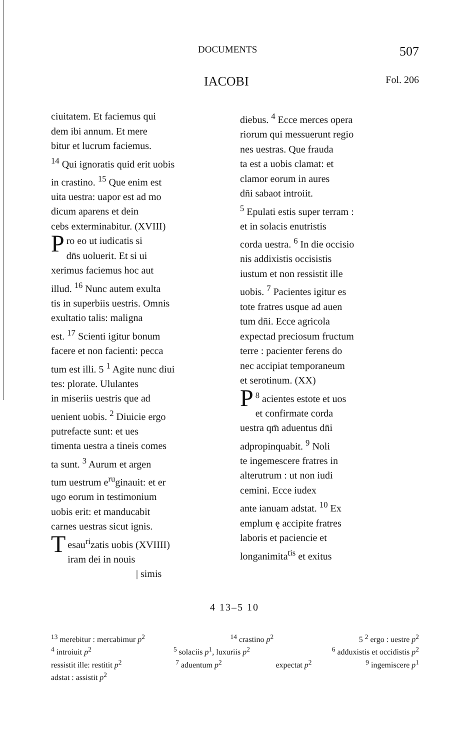DOCUMENTS 507
IACOBI Fol. 206
ciuitatem. Et faciemus qui
dem ibi annum. Et mere
bitur et lucrum faciemus.
<sup>14</sup> Qui ignoratis quid erit uobis
in crastino. <sup>15</sup> Que enim est
uita uestra: uapor est ad mo
dicum aparens et dein
cebs exterminabitur. (XVIII)
Pro eo ut iudicatis si
dn̄s uoluerit. Et si ui
xerimus faciemus hoc aut
illud. <sup>16</sup> Nunc autem exulta
tis in superbiis uestris. Omnis
exultatio talis: maligna
est. <sup>17</sup> Scienti igitur bonum
facere et non facienti: pecca
tum est illi. 5 <sup>1</sup> Agite nunc diui
tes: plorate. Ululantes
in miseriis uestris que ad
uenient uobis. <sup>2</sup> Diuicie ergo
putrefacte sunt: et ues
timenta uestra a tineis comes
ta sunt. <sup>3</sup> Aurum et argen
tum uestrum e<sup>ru</sup>ginauit: et er
ugo eorum in testimonium
uobis erit: et manducabit
carnes uestras sicut ignis.
Tesau<sup>ri</sup>zatis uobis (XVIIII)
iram dei in nouis
| simis
diebus. <sup>4</sup> Ecce merces opera
riorum qui messuerunt regio
nes uestras. Que frauda
ta est a uobis clamat: et
clamor eorum in aures
dn̄i sabaot introiit.
<sup>5</sup> Epulati estis super terram :
et in solacis enutristis
corda uestra. <sup>6</sup> In die occisio
nis addixistis occisistis
iustum et non ressistit ille
uobis. <sup>7</sup> Pacientes igitur es
tote fratres usque ad auen
tum dn̄i. Ecce agricola
expectad preciosum fructum
terre : pacienter ferens do
nec accipiat temporaneum
et serotinum. (XX)
<sup>8</sup> P acientes estote et uos
et confirmate corda
uestra qm̄ aduentus dn̄i
adpropinquabit. <sup>9</sup> Noli
te ingemescere fratres in
alterutrum : ut non iudi
cemini. Ecce iudex
ante ianuam adstat. <sup>10</sup> Ex
emplum ę accipite fratres
laboris et paciencie et
longanimita<sup>tis</sup> et exitus
4 13–5 10
<sup>13</sup> merebitur : mercabimur p<sup>2</sup><sup>14</sup> crastino p<sup>2</sup> 5 <sup>2</sup> ergo : uestre p<sup>2</sup>
<sup>4</sup> introiuit p<sup>2</sup><sup>5</sup> solaciis p<sup>1</sup>, luxuriis p<sup>2</sup><sup>6</sup> adduxistis et occidistis p<sup>2</sup>
ressistit ille: restitit p<sup>2</sup><sup>7</sup> aduentum p<sup>2</sup> expectat p<sup>2</sup><sup>9</sup> ingemiscere p<sup>1</sup>
adstat : assistit p<sup>2</sup>